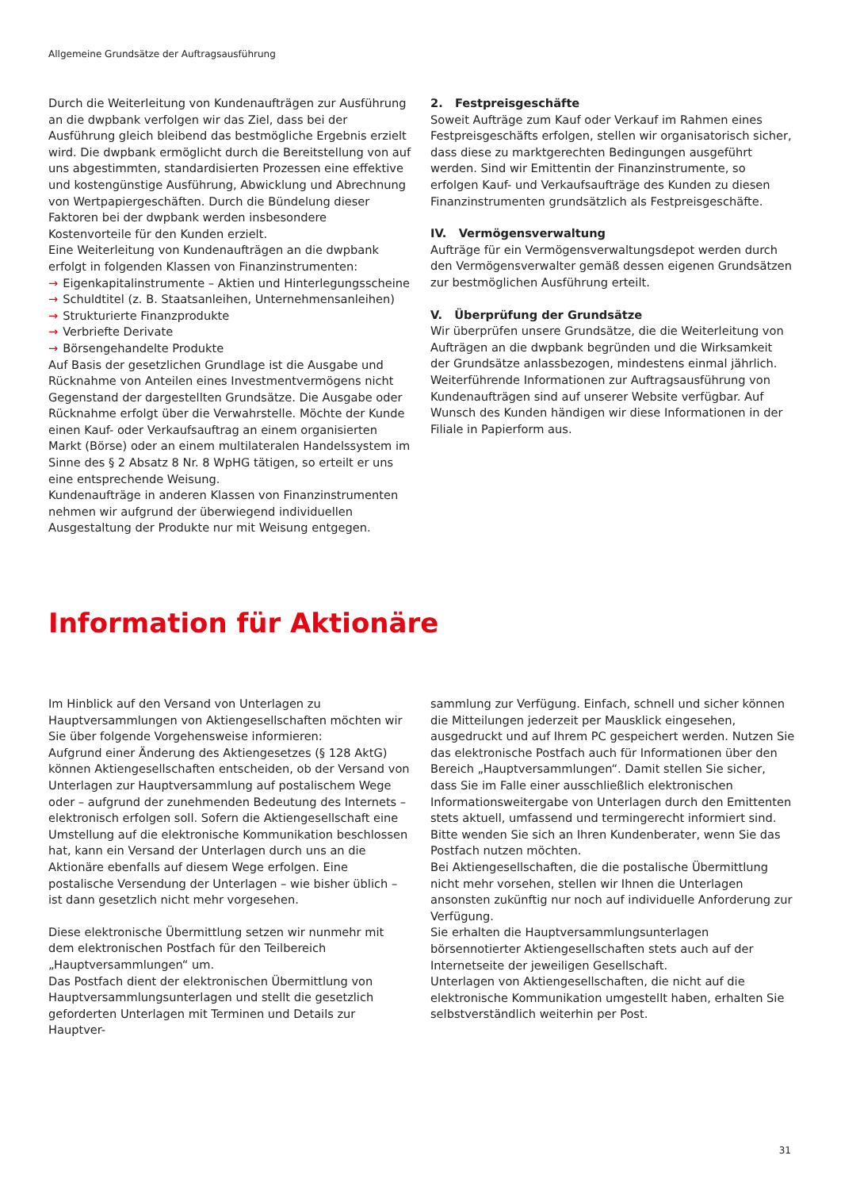Allgemeine Grundsätze der Auftragsausführung
Durch die Weiterleitung von Kundenaufträgen zur Ausführung an die dwpbank verfolgen wir das Ziel, dass bei der Ausführung gleich bleibend das bestmögliche Ergebnis erzielt wird. Die dwpbank ermöglicht durch die Bereitstellung von auf uns abgestimmten, standardisierten Prozessen eine effektive und kostengünstige Ausführung, Abwicklung und Abrechnung von Wertpapiergeschäften. Durch die Bündelung dieser Faktoren bei der dwpbank werden insbesondere Kostenvorteile für den Kunden erzielt.
Eine Weiterleitung von Kundenaufträgen an die dwpbank erfolgt in folgenden Klassen von Finanzinstrumenten:
→ Eigenkapitalinstrumente – Aktien und Hinterlegungsscheine
→ Schuldtitel (z. B. Staatsanleihen, Unternehmensanleihen)
→ Strukturierte Finanzprodukte
→ Verbriefte Derivate
→ Börsengehandelte Produkte
Auf Basis der gesetzlichen Grundlage ist die Ausgabe und Rücknahme von Anteilen eines Investmentvermögens nicht Gegenstand der dargestellten Grundsätze. Die Ausgabe oder Rücknahme erfolgt über die Verwahrstelle. Möchte der Kunde einen Kauf- oder Verkaufsauftrag an einem organisierten Markt (Börse) oder an einem multilateralen Handelssystem im Sinne des § 2 Absatz 8 Nr. 8 WpHG tätigen, so erteilt er uns eine entsprechende Weisung.
Kundenaufträge in anderen Klassen von Finanzinstrumenten nehmen wir aufgrund der überwiegend individuellen Ausgestaltung der Produkte nur mit Weisung entgegen.
2. Festpreisgeschäfte
Soweit Aufträge zum Kauf oder Verkauf im Rahmen eines Festpreisgeschäfts erfolgen, stellen wir organisatorisch sicher, dass diese zu marktgerechten Bedingungen ausgeführt werden. Sind wir Emittentin der Finanzinstrumente, so erfolgen Kauf- und Verkaufsaufträge des Kunden zu diesen Finanzinstrumenten grundsätzlich als Festpreisgeschäfte.
IV. Vermögensverwaltung
Aufträge für ein Vermögensverwaltungsdepot werden durch den Vermögensverwalter gemäß dessen eigenen Grundsätzen zur bestmöglichen Ausführung erteilt.
V. Überprüfung der Grundsätze
Wir überprüfen unsere Grundsätze, die die Weiterleitung von Aufträgen an die dwpbank begründen und die Wirksamkeit der Grundsätze anlassbezogen, mindestens einmal jährlich.
Weiterführende Informationen zur Auftragsausführung von Kundenaufträgen sind auf unserer Website verfügbar. Auf Wunsch des Kunden händigen wir diese Informationen in der Filiale in Papierform aus.
Information für Aktionäre
Im Hinblick auf den Versand von Unterlagen zu Hauptversammlungen von Aktiengesellschaften möchten wir Sie über folgende Vorgehensweise informieren:
Aufgrund einer Änderung des Aktiengesetzes (§ 128 AktG) können Aktiengesellschaften entscheiden, ob der Versand von Unterlagen zur Hauptversammlung auf postalischem Wege oder – aufgrund der zunehmenden Bedeutung des Internets – elektronisch erfolgen soll. Sofern die Aktiengesellschaft eine Umstellung auf die elektronische Kommunikation beschlossen hat, kann ein Versand der Unterlagen durch uns an die Aktionäre ebenfalls auf diesem Wege erfolgen. Eine postalische Versendung der Unterlagen – wie bisher üblich – ist dann gesetzlich nicht mehr vorgesehen.
Diese elektronische Übermittlung setzen wir nunmehr mit dem elektronischen Postfach für den Teilbereich „Hauptversammlungen“ um.
Das Postfach dient der elektronischen Übermittlung von Hauptversammlungsunterlagen und stellt die gesetzlich geforderten Unterlagen mit Terminen und Details zur Hauptver-
sammlung zur Verfügung. Einfach, schnell und sicher können die Mitteilungen jederzeit per Mausklick eingesehen, ausgedruckt und auf Ihrem PC gespeichert werden. Nutzen Sie das elektronische Postfach auch für Informationen über den Bereich „Hauptversammlungen“. Damit stellen Sie sicher, dass Sie im Falle einer ausschließlich elektronischen Informationsweitergabe von Unterlagen durch den Emittenten stets aktuell, umfassend und termingerecht informiert sind.
Bitte wenden Sie sich an Ihren Kundenberater, wenn Sie das Postfach nutzen möchten.
Bei Aktiengesellschaften, die die postalische Übermittlung nicht mehr vorsehen, stellen wir Ihnen die Unterlagen ansonsten zukünftig nur noch auf individuelle Anforderung zur Verfügung.
Sie erhalten die Hauptversammlungsunterlagen börsennotierter Aktiengesellschaften stets auch auf der Internetseite der jeweiligen Gesellschaft.
Unterlagen von Aktiengesellschaften, die nicht auf die elektronische Kommunikation umgestellt haben, erhalten Sie selbstverständlich weiterhin per Post.
31